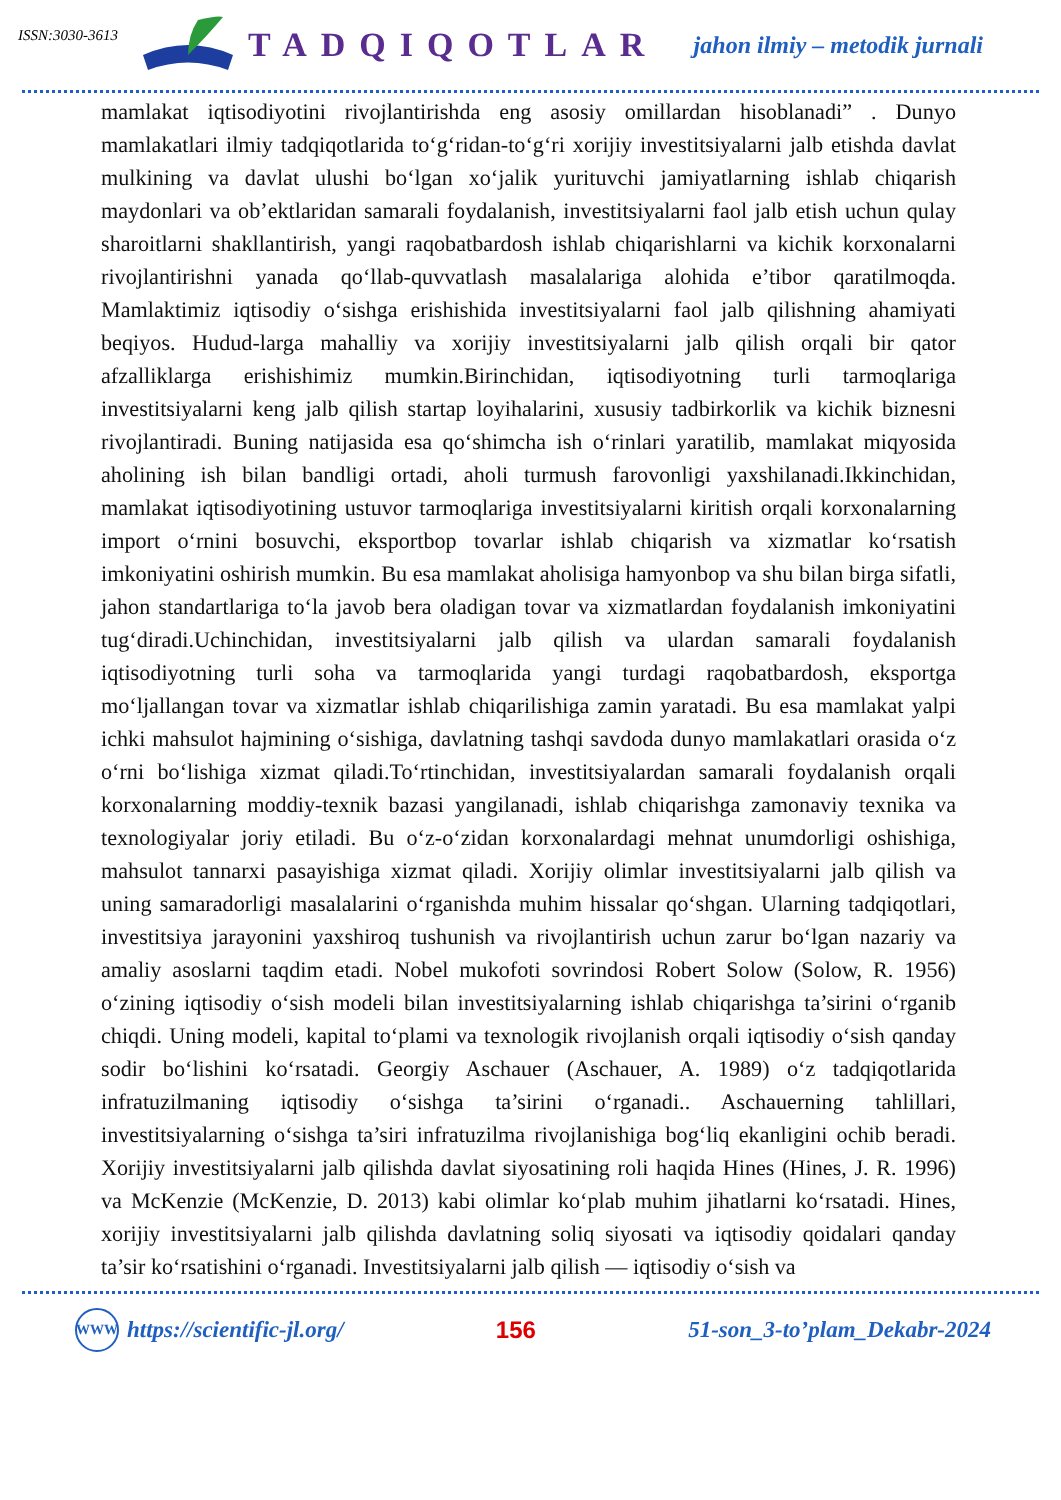ISSN:3030-3613
TADQIQOTLAR
jahon ilmiy – metodik jurnali
mamlakat iqtisodiyotini rivojlantirishda eng asosiy omillardan hisoblanadi” . Dunyo mamlakatlari ilmiy tadqiqotlarida to‘g‘ridan-to‘g‘ri xorijiy investitsiyalarni jalb etishda davlat mulkining va davlat ulushi bo‘lgan xo‘jalik yurituvchi jamiyatlarning ishlab chiqarish maydonlari va ob’ektlaridan samarali foydalanish, investitsiyalarni faol jalb etish uchun qulay sharoitlarni shakllantirish, yangi raqobatbardosh ishlab chiqarishlarni va kichik korxonalarni rivojlantirishni yanada qo‘llab-quvvatlash masalalariga alohida e’tibor qaratilmoqda. Mamlaktimiz iqtisodiy o‘sishga erishishida investitsiyalarni faol jalb qilishning ahamiyati beqiyos. Hudud-larga mahalliy va xorijiy investitsiyalarni jalb qilish orqali bir qator afzalliklarga erishishimiz mumkin.Birinchidan, iqtisodiyotning turli tarmoqlariga investitsiyalarni keng jalb qilish startap loyihalarini, xususiy tadbirkorlik va kichik biznesni rivojlantiradi. Buning natijasida esa qo‘shimcha ish o‘rinlari yaratilib, mamlakat miqyosida aholining ish bilan bandligi ortadi, aholi turmush farovonligi yaxshilanadi.Ikkinchidan, mamlakat iqtisodiyotining ustuvor tarmoqlariga investitsiyalarni kiritish orqali korxonalarning import o‘rnini bosuvchi, eksportbop tovarlar ishlab chiqarish va xizmatlar ko‘rsatish imkoniyatini oshirish mumkin. Bu esa mamlakat aholisiga hamyonbop va shu bilan birga sifatli, jahon standartlariga to‘la javob bera oladigan tovar va xizmatlardan foydalanish imkoniyatini tug‘diradi.Uchinchidan, investitsiyalarni jalb qilish va ulardan samarali foydalanish iqtisodiyotning turli soha va tarmoqlarida yangi turdagi raqobatbardosh, eksportga mo‘ljallangan tovar va xizmatlar ishlab chiqarilishiga zamin yaratadi. Bu esa mamlakat yalpi ichki mahsulot hajmining o‘sishiga, davlatning tashqi savdoda dunyo mamlakatlari orasida o‘z o‘rni bo‘lishiga xizmat qiladi.To‘rtinchidan, investitsiyalardan samarali foydalanish orqali korxonalarning moddiy-texnik bazasi yangilanadi, ishlab chiqarishga zamonaviy texnika va texnologiyalar joriy etiladi. Bu o‘z-o‘zidan korxonalardagi mehnat unumdorligi oshishiga, mahsulot tannarxi pasayishiga xizmat qiladi. Xorijiy olimlar investitsiyalarni jalb qilish va uning samaradorligi masalalarini o‘rganishda muhim hissalar qo‘shgan. Ularning tadqiqotlari, investitsiya jarayonini yaxshiroq tushunish va rivojlantirish uchun zarur bo‘lgan nazariy va amaliy asoslarni taqdim etadi. Nobel mukofoti sovrindosi Robert Solow (Solow, R. 1956) o‘zining iqtisodiy o‘sish modeli bilan investitsiyalarning ishlab chiqarishga ta’sirini o‘rganib chiqdi. Uning modeli, kapital to‘plami va texnologik rivojlanish orqali iqtisodiy o‘sish qanday sodir bo‘lishini ko‘rsatadi. Georgiy Aschauer (Aschauer, A. 1989) o‘z tadqiqotlarida infratuzilmaning iqtisodiy o‘sishga ta’sirini o‘rganadi.. Aschauerning tahlillari, investitsiyalarning o‘sishga ta’siri infratuzilma rivojlanishiga bog‘liq ekanligini ochib beradi. Xorijiy investitsiyalarni jalb qilishda davlat siyosatining roli haqida Hines (Hines, J. R. 1996) va McKenzie (McKenzie, D. 2013) kabi olimlar ko‘plab muhim jihatlarni ko‘rsatadi. Hines, xorijiy investitsiyalarni jalb qilishda davlatning soliq siyosati va iqtisodiy qoidalari qanday ta’sir ko‘rsatishini o‘rganadi. Investitsiyalarni jalb qilish — iqtisodiy o‘sish va
WWW https://scientific-jl.org/ 156 51-son_3-to’plam_Dekabr-2024